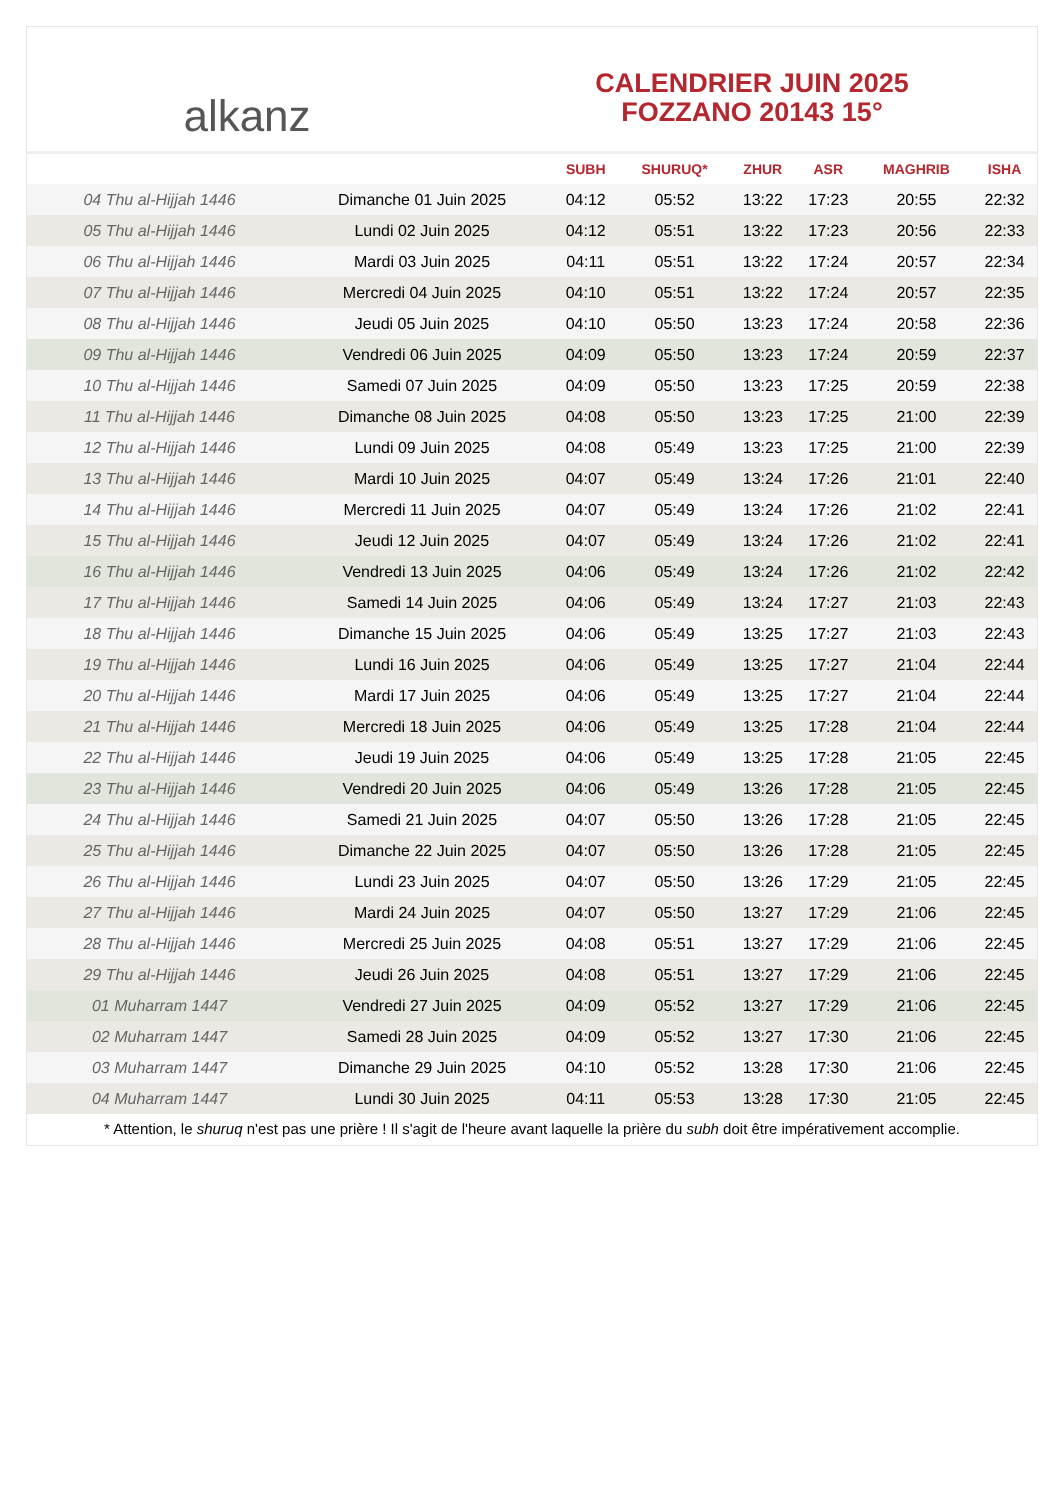alkanz
CALENDRIER JUIN 2025
FOZZANO 20143 15°
| | | SUBH | SHURUQ* | ZHUR | ASR | MAGHRIB | ISHA |
| --- | --- | --- | --- | --- | --- | --- | --- |
| 04 Thu al-Hijjah 1446 | Dimanche 01 Juin 2025 | 04:12 | 05:52 | 13:22 | 17:23 | 20:55 | 22:32 |
| 05 Thu al-Hijjah 1446 | Lundi 02 Juin 2025 | 04:12 | 05:51 | 13:22 | 17:23 | 20:56 | 22:33 |
| 06 Thu al-Hijjah 1446 | Mardi 03 Juin 2025 | 04:11 | 05:51 | 13:22 | 17:24 | 20:57 | 22:34 |
| 07 Thu al-Hijjah 1446 | Mercredi 04 Juin 2025 | 04:10 | 05:51 | 13:22 | 17:24 | 20:57 | 22:35 |
| 08 Thu al-Hijjah 1446 | Jeudi 05 Juin 2025 | 04:10 | 05:50 | 13:23 | 17:24 | 20:58 | 22:36 |
| 09 Thu al-Hijjah 1446 | Vendredi 06 Juin 2025 | 04:09 | 05:50 | 13:23 | 17:24 | 20:59 | 22:37 |
| 10 Thu al-Hijjah 1446 | Samedi 07 Juin 2025 | 04:09 | 05:50 | 13:23 | 17:25 | 20:59 | 22:38 |
| 11 Thu al-Hijjah 1446 | Dimanche 08 Juin 2025 | 04:08 | 05:50 | 13:23 | 17:25 | 21:00 | 22:39 |
| 12 Thu al-Hijjah 1446 | Lundi 09 Juin 2025 | 04:08 | 05:49 | 13:23 | 17:25 | 21:00 | 22:39 |
| 13 Thu al-Hijjah 1446 | Mardi 10 Juin 2025 | 04:07 | 05:49 | 13:24 | 17:26 | 21:01 | 22:40 |
| 14 Thu al-Hijjah 1446 | Mercredi 11 Juin 2025 | 04:07 | 05:49 | 13:24 | 17:26 | 21:02 | 22:41 |
| 15 Thu al-Hijjah 1446 | Jeudi 12 Juin 2025 | 04:07 | 05:49 | 13:24 | 17:26 | 21:02 | 22:41 |
| 16 Thu al-Hijjah 1446 | Vendredi 13 Juin 2025 | 04:06 | 05:49 | 13:24 | 17:26 | 21:02 | 22:42 |
| 17 Thu al-Hijjah 1446 | Samedi 14 Juin 2025 | 04:06 | 05:49 | 13:24 | 17:27 | 21:03 | 22:43 |
| 18 Thu al-Hijjah 1446 | Dimanche 15 Juin 2025 | 04:06 | 05:49 | 13:25 | 17:27 | 21:03 | 22:43 |
| 19 Thu al-Hijjah 1446 | Lundi 16 Juin 2025 | 04:06 | 05:49 | 13:25 | 17:27 | 21:04 | 22:44 |
| 20 Thu al-Hijjah 1446 | Mardi 17 Juin 2025 | 04:06 | 05:49 | 13:25 | 17:27 | 21:04 | 22:44 |
| 21 Thu al-Hijjah 1446 | Mercredi 18 Juin 2025 | 04:06 | 05:49 | 13:25 | 17:28 | 21:04 | 22:44 |
| 22 Thu al-Hijjah 1446 | Jeudi 19 Juin 2025 | 04:06 | 05:49 | 13:25 | 17:28 | 21:05 | 22:45 |
| 23 Thu al-Hijjah 1446 | Vendredi 20 Juin 2025 | 04:06 | 05:49 | 13:26 | 17:28 | 21:05 | 22:45 |
| 24 Thu al-Hijjah 1446 | Samedi 21 Juin 2025 | 04:07 | 05:50 | 13:26 | 17:28 | 21:05 | 22:45 |
| 25 Thu al-Hijjah 1446 | Dimanche 22 Juin 2025 | 04:07 | 05:50 | 13:26 | 17:28 | 21:05 | 22:45 |
| 26 Thu al-Hijjah 1446 | Lundi 23 Juin 2025 | 04:07 | 05:50 | 13:26 | 17:29 | 21:05 | 22:45 |
| 27 Thu al-Hijjah 1446 | Mardi 24 Juin 2025 | 04:07 | 05:50 | 13:27 | 17:29 | 21:06 | 22:45 |
| 28 Thu al-Hijjah 1446 | Mercredi 25 Juin 2025 | 04:08 | 05:51 | 13:27 | 17:29 | 21:06 | 22:45 |
| 29 Thu al-Hijjah 1446 | Jeudi 26 Juin 2025 | 04:08 | 05:51 | 13:27 | 17:29 | 21:06 | 22:45 |
| 01 Muharram 1447 | Vendredi 27 Juin 2025 | 04:09 | 05:52 | 13:27 | 17:29 | 21:06 | 22:45 |
| 02 Muharram 1447 | Samedi 28 Juin 2025 | 04:09 | 05:52 | 13:27 | 17:30 | 21:06 | 22:45 |
| 03 Muharram 1447 | Dimanche 29 Juin 2025 | 04:10 | 05:52 | 13:28 | 17:30 | 21:06 | 22:45 |
| 04 Muharram 1447 | Lundi 30 Juin 2025 | 04:11 | 05:53 | 13:28 | 17:30 | 21:05 | 22:45 |
* Attention, le shuruq n'est pas une prière ! Il s'agit de l'heure avant laquelle la prière du subh doit être impérativement accomplie.